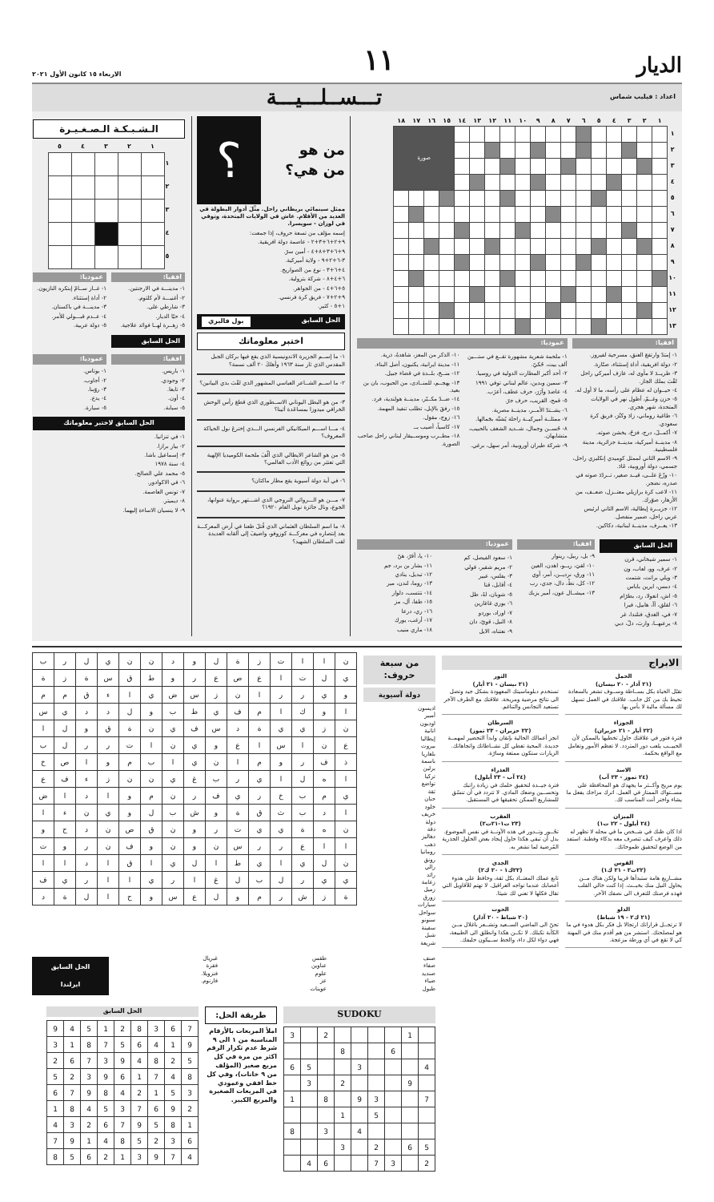الديار ١١ الاربعاء ١٥ كانون الأول ٢٠٢١
اعداد : فيليب شماس تـــســلـــيـــة
| | ١ | ٢ | ٣ | ٤ | ٥ | ٦ | ٧ | ٨ | ٩ | ١٠ | ١١ | ١٢ | ١٣ | ١٤ | ١٥ | ١٦ | ١٧ | ١٨ |
| --- | --- | --- | --- | --- | --- | --- | --- | --- | --- | --- | --- | --- | --- | --- | --- | --- | --- | --- |
| ١ | | | | | | | | | | | | | | | صورة | | | |
| ٢ | | | | | | | | | | | | | | | | | | |
| ٣ | | | | | | | | | | | | | | | | | | |
| ٤ | | | | | | | | | | | | | | | | | | |
| ٥ | | | | | | | | | | | | | | | | | | |
| ٦ | | | | | | | | | | | | | | | | | | |
| ٧ | | | | | | | | | | | | | | | | | | |
| ٨ | | | | | | | | | | | | | | | | | | |
| ٩ | | | | | | | | | | | | | | | | | | |
| ١٠ | | | | | | | | | | | | | | | | | | |
| ١١ | | | | | | | | | | | | | | | | | | |
| ١٢ | | | | | | | | | | | | | | | | | | |
| ١٣ | | | | | | | | | | | | | | | | | | |
افقيا:
١- إمتدّ وارتفعَ العنق، مسرحية لفيروز.
٢- دولة افريقية، أداة إستثناء، صنّارة.
٣- طريــدَ لا مأوى له، عازف أميركي راحل لقّبَ بملك الجاز.
٤- حيــوان له عظام على رأسه، ما لا أول له.
٥- حزن وغــمّ، أطول نهر في الولايات المتحدة، شهر هجري.
٦- طاغية روماني، زادَ وكثُرَ، فريق كرة سعودي.
٧- أكمــلَ، درج، فرَحٌ، يخشن صوته.
٨- مدينــة أميركية، مدينــة جزائرية، مدينة فلسطينية.
٩- الاسم الثاني لممثل كوميدي إنكليزي راحل، جسمي، دولة أوروبية، عَادَ.
١٠- وزّعَ علــى، قيــد صغير، تــردّدَ صوته في صدره، نضجر.
١١- لاعب كرة برازيلي معتــزل، ضعــف، من الأزهار، صوّرك.
١٢- جزيــرة إيطالية، الاسم الثاني لرئيس عربي راحل، ضمير منفصل.
١٣- يعــرف، مدينــة لبنانية، دكاكين.
عموديا:
١- ملحمة شعرية مشهورة تقــع في ستـــين ألف بيت، حُكيّ.
٢- أحد أكبر المطارت الدولية في روسيا.
٣- سمين وبدين، عالم لبناني توفي ١٩٩١
٤- عاضدَ وآزَرَ، حرف عطف، أعزَب.
٥- قمح، القريب، حرف جرّ.
٦- يشــتدّ الأمــر، مدينــة مصرية.
٧- ممثلــة أميركيــة راحلة يُشبَّه بجَمالها.
٨- حُســن وجمال، شــديد الشغف بالحبيب، متشابهان.
٩- شركة طيران أوروبية، أمر سهل، برغي.
١٠- الذكر من المعز، شاهدهُ، ذرية.
١١- مدينة ايرانية، يكتبون، أصل البناء.
١٢- منــحَ، بلــدة في قضاء جبيل.
١٣- يهجــم، للمنــادى، من الحبوب، بان بن بعيد.
١٤- ضــدّ مكــبّر، مدينــة هولندية، فرد.
١٥- رفقَ بالإبل، تطلب تنفيذ المهمة.
١٦- زوج، مقوَل.
١٧- كاسياً، أصيب بــ
١٨- مطــرب وموســيقار لبناني راحل صاحب الصورة.
الحل السابق
١- سمير شيخاني، قرن
٢- عرف، وو، لعاب، ون
٣- ويلي برانت، شتمت
٤- دمس، ايرين باباس
٥- اش، انغولا، رد، بطرّام
٦- لقلق، أأ، هابيل، فيرا
٧- في، الغدق، فنلندا، غر
٨- يرعبهــا، واربَ، دلّ، دبي
افقيا:
٩- بل، ربيل، رينوار
١٠- لقيَ، ريــو، اهدن، العين
١١- ورق، نرديــن، أمر، آوي
١٢- كل، نطّ، دال، جدي، رب
١٣- ميشــال عون، أمير يزبك
عموديا:
١- سعود الفيصل، كم
٢- مريم شقير، قولي
٣- يفلس، عبير
٤- أقابل، قنا
٥- شوبان، لهُ، طل
٦- يوري غاغارين
٧- اوراد، بوردو
٨- النيل، قويّ، دان
٩- نعتناه، الايل
١٠- يا، أقرّ، هنّ
١١- بشار بن برد، جم
١٢- تبديل، ينادي
١٣- روما، لندن، مير
١٤- نتتسب، دلوار
١٥- طفا، آل، مز
١٦- ري، درعا
١٧- أرغب، يورك
١٨- ماري منيب
من هو
من هي؟
؟
ممثل سينمائي بريطاني راحل. مثّلَ أدوار البطولة في العديد من الأفلام. عاش في الولايات المتحدة، وتوفي في لوزان - سويسرا.
إسمه مؤلف من تسعة حروف، إذا جمعت:
٩+٢+٦+٣+٢ - عاصمة دولة افريقية.
٩+٦+٣+٨+٤ - أمين سرّ.
٣-٦+٢+٩ - ولاية أميركية.
٤+٦+٣ - نوع من الصواريخ.
٦+٤+٨ - شركة بترولية.
٥+٦+٤ - من الجواهر.
٩+٢+٧ - فريق كرة فرنسي.
١+٥ - كثير.
الحل السابق بول فاليري
اختبر معلوماتك
١- ما إســم الجزيرة الاندونيسية الذي يقع فيها بركان الجبل المقدس الذي ثار سنة ١٩٦٣ وأهلكَ ٢٠ ألف نسمة؟
٢- ما اســم الشــاعر العباسي المشهور الذي لقّبَ بذي البيانين؟
٣- من هو البطل اليوناني الاســطوري الذي قطعَ رأس الوحش الخرافي ميدوزا بمساعَدة أثينا؟
٤- مـــا اســـم الميكانيكي الفرنسي الـــذي إخترعَ نول الحياكة المعروف؟
٥- من هو الشاعر الايطالي الذي ألّفَ ملحمة الكوميديا الإلهية التي تعتبَر من روائع الأدب العالمي؟
٦- في أية دولة آسيوية يقع مطار ماكتان؟
٧- مـــن هو الـــروائي النروجي الذي اشـــتهر برواية عنوانها، الجوع، ونال جائزة نوبل العام ١٩٢٠؟
٨- ما اسم السلطان العثماني الذي قُتلَ طعنا في أرض المعركـــة بعد إنتصاره في معركـــة كوزوفو، واضيفَ إلى ألقابه العديدة لقب السلطان الشهيد؟
الـشـبـكـة الـصـغـيـرة
| | ١ | ٢ | ٣ | ٤ | ٥ |
| --- | --- | --- | --- | --- | --- |
| ١ | | | | | |
| ٢ | | | | | |
| ٣ | | | | | |
| ٤ | | | | | |
| ٥ | | | | | |
افقيا:
١- مدينـــة في الارجنتين.
٢- أغنيـــة لأم كلثوم.
٣- شارطي على.
٤- حيّا الديار.
٥- زهــرة لهــا فوائد علاجية.
عموديا:
١- غــاز ســامّ إبتكره النازيون.
٢- أداة إستثناء.
٣- مدينـــة في باكستان.
٤- عــدم قبـــولي للأمر.
٥- دولة عربية.
الحل السابق
افقيا:
١- باريس.
٢- وجودي.
٣- تابعا.
٤- أون.
٥- سبابة.
عموديا:
١- بوتاس.
٢- أجاوب.
٣- روّبنا.
٤- يدع.
٥- سيارة.
الحل السابق لاختبر معلوماتك
١- في تنزانيا.
٢- بيار برازا.
٣- إسماعيل باشا.
٤- سنة ١٩٧٨
٥- محمد علي الصالح.
٦- في الاكوادور.
٧- تونس العاصمة.
٨- ديميتر.
٩- لا ينسيان الاساءة إليهما.
الابراج
الحمل
(٢١ آذار - ٢٠ نيسان)
تقبّل الحياة بكل بســاطة وســوف تشعر بالسعادة تحيط بك من كل جانب. علاقتك في العمل تسهل لك مسألة مالية لا بأس بها.
الثور
(٢١ نيسان - ٢١ أيار)
تستخدم دبلوماسيتك المعهودة بشكل جيد وتصل الى نتائج مرضية ومريحة. علاقتك مع الطرف الآخر تستعيد التجانس والتناغم.
الجوزاء
(٢٢ أيار - ٢١ حزيران)
فترة فتور في علاقتك حاول تخطيها بالممكن لأن الحبيــب يلعب دور المتردد. لا تعظم الأمور وتعامل مع الواقع بحكمة.
السرطان
(٢٢ حزيران - ٢٣ تموز)
انجز أعمالك الحالية بإتقان وابدأ التحضير لمهمــة جديدة. المحبة تغطي كل نشــاطاتك واتجاهاتك. الزيارات ستكون ممتعة وسارّة.
الاسد
(٢٤ تموز - ٢٣ آب)
يوم مريح وأكــثر ما يجهدك هو المحافظة على مســتواك الممتاز في العمل. اترك مزاجك يفعل ما يشاء واختر أنت المناسب لك.
العذراء
(٢٤ آب - ٢٣ أيلول)
فترة جيــدة لتحقيق حلمك في زيادة راتبك وتحســين وضعك المادي. لا تتردد في أن تنسّق للمشاريع الممكن تحقيقها في المستقبل.
الميزان
(٢٤ أيلول - ٢٢ ت١)
اذا كان ظنك في شــخص ما في محله لا تظهر له ذلك واعرف كيف تتصرف معه بذكاء وفطنة. استفد من الوضع لتحقيق طموحاتك.
العقرب
(٢٣ ت١-٢١ت٢)
تحُــور وتــدور في هذه الآونــة في نفس الموضوع. بدل أن تبقى هكذا حاول إيجاد بعض الحلول الجذرية المُرضية لما تشعر به.
القوس
(٢٢ت٢ - ٢١ ك١)
مشــاريع هامة ستبدأها قريبا ولكن هناك مــن يحاول النيل منك بخبــث. إذا كنت خالي القلب فهذه فرصتك للتعرف الى نصفك الآخر.
الجدي
(٢٢ك١ - ٢٠ ك٢)
تابع عملك المعتــاد بكل ثقة، وحافظ على هدوء أعصابك عندما تواجه العراقيل. لا تهتم للأقاويل التي تقال فكلها لا تعني لك شيئا.
الدلو
(٢١ ك٢ - ١٩ شباط)
لا ترتجــل قراراتك ارتجالا بل فكر بكل هدوء في ما هو لمصلحتك. استشر من هم أقدم منك في المهنة كي لا تقع في أي ورطة مزعجة.
الحوت
(٢٠ شباط - ٢٠ آذار)
تحنّ الى الماضي الســعيد وتشــعر باغلال مــن الكآبة تكبلك. لا تكــن هكذا وانطلق الى الطبيعة، فهي دواء لكل داء، والحظ ســيكون حليفك.
من سبعة حروف:
دولة آسيوية
اديسون
أمبير
اوديون
انانية
إيطاليا
بيروت
بلغاريا
باسمة
برلين
تركيا
تواضع
ثقة
حنان
خلود
خريف
دولة
دقة
دهاليز
ذهب
رومانيا
رونق
رالي
رائد
زعامة
زميل
زورق
سيارات
سواحل
سنونو
سفينة
شبل
شريعة
| ن | ا | ا | ت | ز | ة | ل | و | د | ن | ن | ي | ل | ر | ب |
| ي | ل | ت | ا | ع | ص | ع | ر | و | ط | ق | س | ة | ز | ة |
| و | ي | ر | ر | ا | ن | ز | س | ض | ي | ا | ء | ق | م | م |
| ا | و | ك | ا | م | ف | ي | ط | ب | و | ل | د | د | ي | س |
| ن | ز | ي | ي | ة | د | س | ف | ي | ن | ة | ق | و | ل | ا |
| ع | ن | ا | س | ا | ع | و | ي | ن | ا | ت | ر | ر | ل | ب |
| ذ | ف | ر | و | م | ا | ن | ي | ا | ب | م | و | ا | ص | خ |
| ا | ه | ل | ا | ي | ر | ب | غ | ي | ن | ن | ز | ء | ف | ع |
| ي | م | ب | خ | ر | ي | ف | ر | ن | م | و | ا | د | ا | ض |
| ا | د | ب | ث | ق | ة | و | ش | ب | ل | و | ي | ن | ء | ا |
| ن | ه | ة | ي | ي | ت | ر | و | ن | ق | ص | ن | د | ح | و |
| ا | ا | ع | ر | ر | س | ن | و | ن | و | ف | ن | ر | و | ت |
| ن | ل | ي | ا | ي | ط | ا | ل | ي | ا | ق | ا | د | ا | ا |
| ي | ي | ر | ل | ب | ل | غ | ا | ر | ي | ا | ا | ر | ي | ف |
| ة | ز | ش | ر | م | و | ل | ع | س | و | ح | ا | ل | ة | د |
صنف
صفاء
صنديد
ضياء
طبول
طقس
عناوين
علوم
عز
عوينات
غبريال
فقرة
فنزويلا.
فارنوم.
الحل السابق
ايرلندا
SUDOKU
| 3 | | 2 | | | | | 1 | |
| | | | 8 | | | 6 | | |
| 6 | 5 | | | 3 | | | | 4 |
| | 3 | | 2 | | | | 9 | |
| 1 | | 8 | | 9 | 3 | | | 7 |
| | | | 1 | | 5 | | | |
| 8 | | 3 | | 4 | | | | |
| | | | 3 | | 2 | | 6 | 5 |
| | 4 | 6 | | | 7 | 3 | | 2 |
طريقة الحل:
املأ المربعات بالأرقام المناسبة من ١ الى ٩ شرط عدم تكرار الرقم اكثر من مرة في كل مربع صغير (المؤلف من ٩ خانات)، وفي كل خط افقي وعمودي في المربعات الصغيرة والمربع الكبير.
الحل السابق
| 9 | 4 | 5 | 1 | 2 | 8 | 3 | 6 | 7 |
| 3 | 1 | 8 | 7 | 5 | 6 | 4 | 1 | 9 |
| 2 | 6 | 7 | 3 | 9 | 4 | 8 | 2 | 5 |
| 5 | 2 | 3 | 9 | 6 | 1 | 7 | 4 | 8 |
| 6 | 7 | 9 | 8 | 4 | 2 | 1 | 5 | 3 |
| 1 | 8 | 4 | 5 | 3 | 7 | 6 | 9 | 2 |
| 4 | 3 | 2 | 6 | 7 | 9 | 5 | 8 | 1 |
| 7 | 9 | 1 | 4 | 8 | 5 | 2 | 3 | 6 |
| 8 | 5 | 6 | 2 | 1 | 3 | 9 | 7 | 4 |